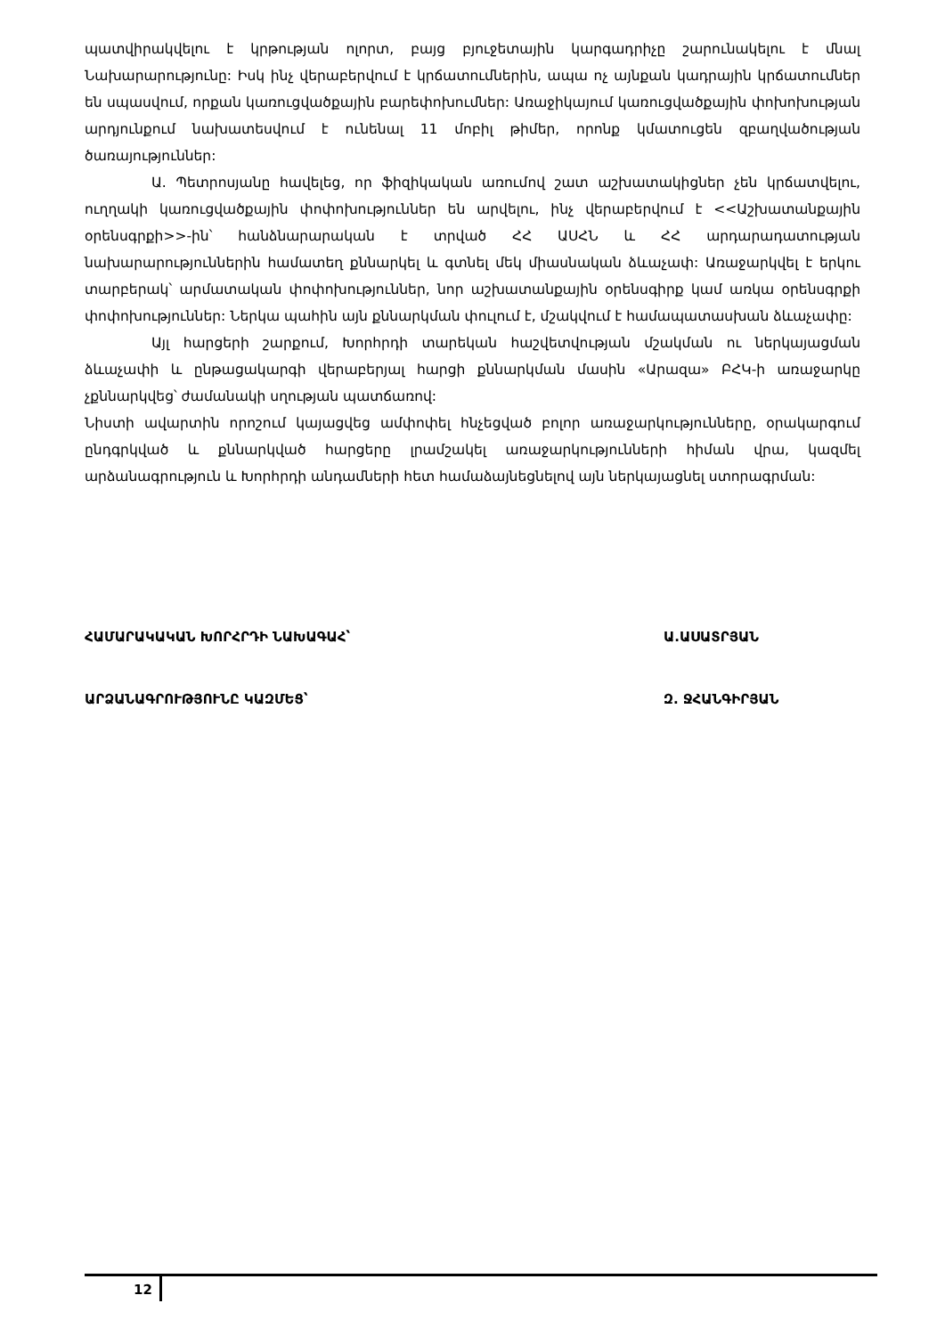պատվիրակվելու է կրթության ոլորտ, բայց բյուջետային կարգադրիչը շարունակելու է մնալ Նախարարությունը: Իսկ ինչ վերաբերվում է կրճատումներին, ապա ոչ այնքան կադրային կրճատումներ են սպասվում, որքան կառուցվածքային բարեփոխումներ: Առաջիկայում կառուցվածքային փոխոխության արդյունքում նախատեսվում է ունենալ 11 մոբիլ թիմեր, որոնք կմատուցեն զբաղվածության ծառայություններ:
Ա. Պետրոսյանը հավելեց, որ ֆիզիկական առումով շատ աշխատակիցներ չեն կրճատվելու, ուղղակի կառուցվածքային փոփոխություններ են արվելու, ինչ վերաբերվում է <<Աշխատանքային օրենսգրքի>>-ին՝ հանձնարարական է տրված ՀՀ ԱՍՀՆ և ՀՀ արդարադատության նախարարություններին համատեղ քննարկել և գտնել մեկ միասնական ձևաչափ: Առաջարկվել է երկու տարբերակ՝ արմատական փոփոխություններ, նոր աշխատանքային օրենսգիրք կամ առկա օրենսգրքի փոփոխություններ: Ներկա պահին այն քննարկման փուլում է, մշակվում է համապատասխան ձևաչափը:
Այլ հարցերի շարքում, Խորհրդի տարեկան հաշվետվության մշակման ու ներկայացման ձևաչափի և ընթացակարգի վերաբերյալ հարցի քննարկման մասին «Արազա» ԲՀԿ-ի առաջարկը չքննարկվեց՝ ժամանակի սղության պատճառով:
Նիստի ավարտին որոշում կայացվեց ամփոփել հնչեցված բոլոր առաջարկությունները, օրակարգում ընդգրկված և քննարկված հարցերը լրամշակել առաջարկությունների հիման վրա, կազմել արձանագրություն և Խորհրդի անդամների հետ համաձայնեցնելով այն ներկայացնել ստորագրման:
ՀԱՄԱՐԱԿԱԿԱՆ ԽՈՐՀՐԴԻ ՆԱԽԱԳԱՀ՝ Ա.ԱՍԱՏՐՅԱՆ
ԱՐՁԱՆԱԳՐՈՒԹՅՈՒՆԸ ԿԱԶՄԵՑ՝ Զ. ՋՀԱՆԳԻՐՅԱՆ
12